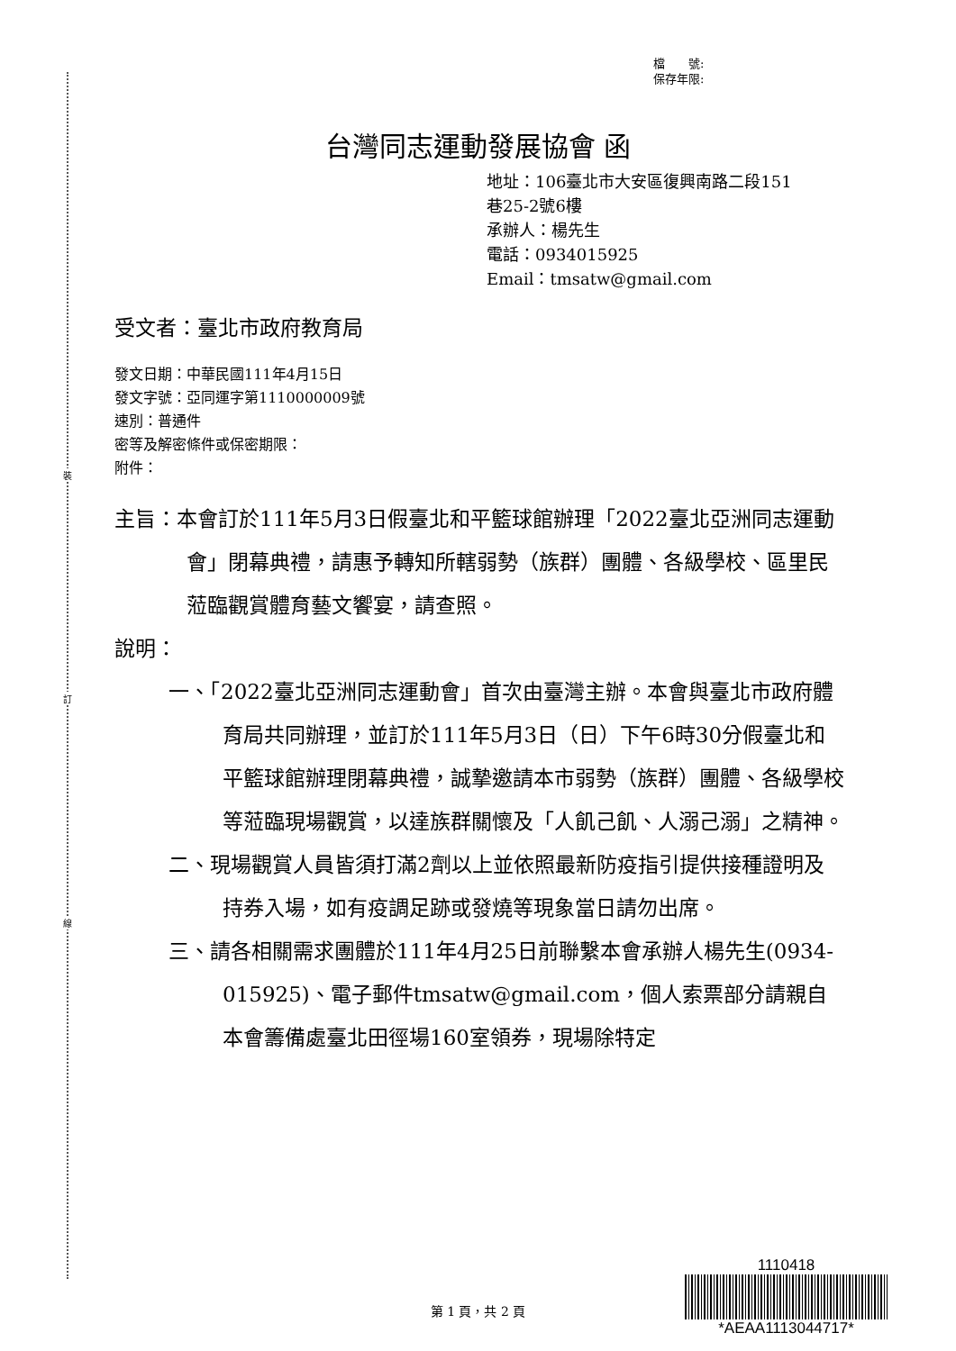裝
訂
線
檔　　號:
保存年限:
台灣同志運動發展協會 函
地址：106臺北市大安區復興南路二段151
巷25-2號6樓
承辦人：楊先生
電話：0934015925
Email：tmsatw@gmail.com
受文者：臺北市政府教育局
發文日期：中華民國111年4月15日
發文字號：亞同運字第1110000009號
速別：普通件
密等及解密條件或保密期限：
附件：
主旨：本會訂於111年5月3日假臺北和平籃球館辦理「2022臺北亞洲同志運動會」閉幕典禮，請惠予轉知所轄弱勢（族群）團體、各級學校、區里民蒞臨觀賞體育藝文饗宴，請查照。
說明：
一、「2022臺北亞洲同志運動會」首次由臺灣主辦。本會與臺北市政府體育局共同辦理，並訂於111年5月3日（日）下午6時30分假臺北和平籃球館辦理閉幕典禮，誠摯邀請本市弱勢（族群）團體、各級學校等蒞臨現場觀賞，以達族群關懷及「人飢己飢、人溺己溺」之精神。
二、現場觀賞人員皆須打滿2劑以上並依照最新防疫指引提供接種證明及持券入場，如有疫調足跡或發燒等現象當日請勿出席。
三、請各相關需求團體於111年4月25日前聯繫本會承辦人楊先生(0934-015925)、電子郵件tmsatw@gmail.com，個人索票部分請親自本會籌備處臺北田徑場160室領券，現場除特定
1110418
*AEAA1113044717*
第 1 頁，共 2 頁